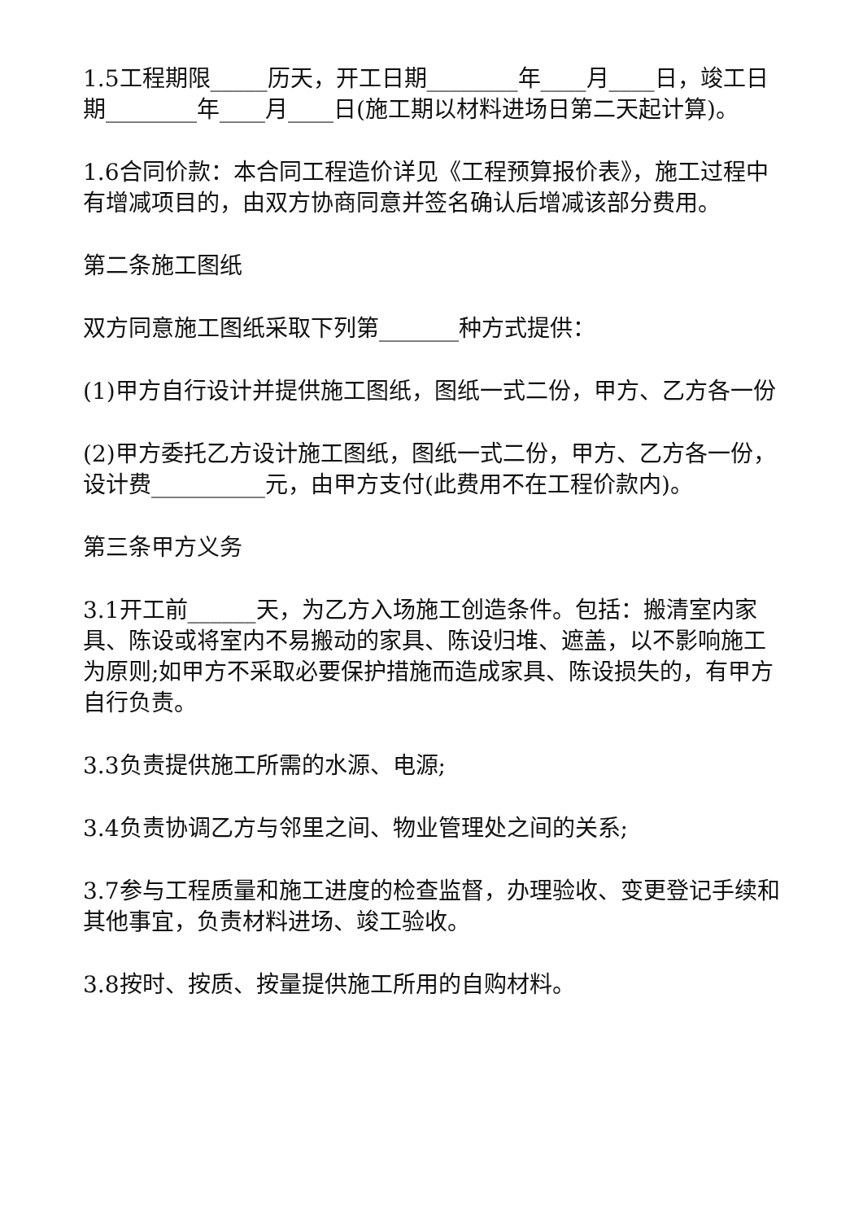1.5工程期限_____历天，开工日期________年____月____日，竣工日期________年____月____日(施工期以材料进场日第二天起计算)。
1.6合同价款：本合同工程造价详见《工程预算报价表》，施工过程中有增减项目的，由双方协商同意并签名确认后增减该部分费用。
第二条施工图纸
双方同意施工图纸采取下列第_______种方式提供：
(1)甲方自行设计并提供施工图纸，图纸一式二份，甲方、乙方各一份
(2)甲方委托乙方设计施工图纸，图纸一式二份，甲方、乙方各一份，设计费__________元，由甲方支付(此费用不在工程价款内)。
第三条甲方义务
3.1开工前______天，为乙方入场施工创造条件。包括：搬清室内家具、陈设或将室内不易搬动的家具、陈设归堆、遮盖，以不影响施工为原则;如甲方不采取必要保护措施而造成家具、陈设损失的，有甲方自行负责。
3.3负责提供施工所需的水源、电源;
3.4负责协调乙方与邻里之间、物业管理处之间的关系;
3.7参与工程质量和施工进度的检查监督，办理验收、变更登记手续和其他事宜，负责材料进场、竣工验收。
3.8按时、按质、按量提供施工所用的自购材料。